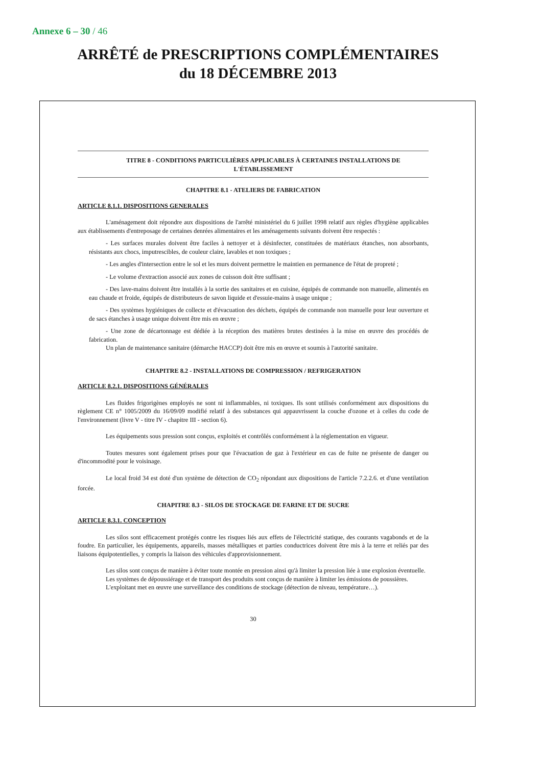Annexe 6 – 30 / 46
ARRÊTÉ de PRESCRIPTIONS COMPLÉMENTAIRES
du 18 DÉCEMBRE 2013
TITRE 8 - CONDITIONS PARTICULIÈRES APPLICABLES À CERTAINES INSTALLATIONS DE L'ÉTABLISSEMENT
CHAPITRE 8.1 - ATELIERS DE FABRICATION
ARTICLE 8.1.1. DISPOSITIONS GENERALES
L'aménagement doit répondre aux dispositions de l'arrêté ministériel du 6 juillet 1998 relatif aux règles d'hygiène applicables aux établissements d'entreposage de certaines denrées alimentaires et les aménagements suivants doivent être respectés :
- Les surfaces murales doivent être faciles à nettoyer et à désinfecter, constituées de matériaux étanches, non absorbants, résistants aux chocs, imputrescibles, de couleur claire, lavables et non toxiques ;
- Les angles d'intersection entre le sol et les murs doivent permettre le maintien en permanence de l'état de propreté ;
- Le volume d'extraction associé aux zones de cuisson doit être suffisant ;
- Des lave-mains doivent être installés à la sortie des sanitaires et en cuisine, équipés de commande non manuelle, alimentés en eau chaude et froide, équipés de distributeurs de savon liquide et d'essuie-mains à usage unique ;
- Des systèmes hygiéniques de collecte et d'évacuation des déchets, équipés de commande non manuelle pour leur ouverture et de sacs étanches à usage unique doivent être mis en œuvre ;
- Une zone de décartonnage est dédiée à la réception des matières brutes destinées à la mise en œuvre des procédés de fabrication.
Un plan de maintenance sanitaire (démarche HACCP) doit être mis en œuvre et soumis à l'autorité sanitaire.
CHAPITRE 8.2 - INSTALLATIONS DE COMPRESSION / REFRIGERATION
ARTICLE 8.2.1. DISPOSITIONS GÉNÉRALES
Les fluides frigorigènes employés ne sont ni inflammables, ni toxiques. Ils sont utilisés conformément aux dispositions du règlement CE n° 1005/2009 du 16/09/09 modifié relatif à des substances qui appauvrissent la couche d'ozone et à celles du code de l'environnement (livre V - titre IV - chapitre III - section 6).
Les équipements sous pression sont conçus, exploités et contrôlés conformément à la réglementation en vigueur.
Toutes mesures sont également prises pour que l'évacuation de gaz à l'extérieur en cas de fuite ne présente de danger ou d'incommodité pour le voisinage.
Le local froid 34 est doté d'un système de détection de CO<sub>2</sub> répondant aux dispositions de l'article 7.2.2.6. et d'une ventilation forcée.
CHAPITRE 8.3 - SILOS DE STOCKAGE DE FARINE ET DE SUCRE
ARTICLE 8.3.1. CONCEPTION
Les silos sont efficacement protégés contre les risques liés aux effets de l'électricité statique, des courants vagabonds et de la foudre. En particulier, les équipements, appareils, masses métalliques et parties conductrices doivent être mis à la terre et reliés par des liaisons équipotentielles, y compris la liaison des véhicules d'approvisionnement.
Les silos sont conçus de manière à éviter toute montée en pression ainsi qu'à limiter la pression liée à une explosion éventuelle.
Les systèmes de dépoussiérage et de transport des produits sont conçus de manière à limiter les émissions de poussières.
L'exploitant met en œuvre une surveillance des conditions de stockage (détection de niveau, température…).
30